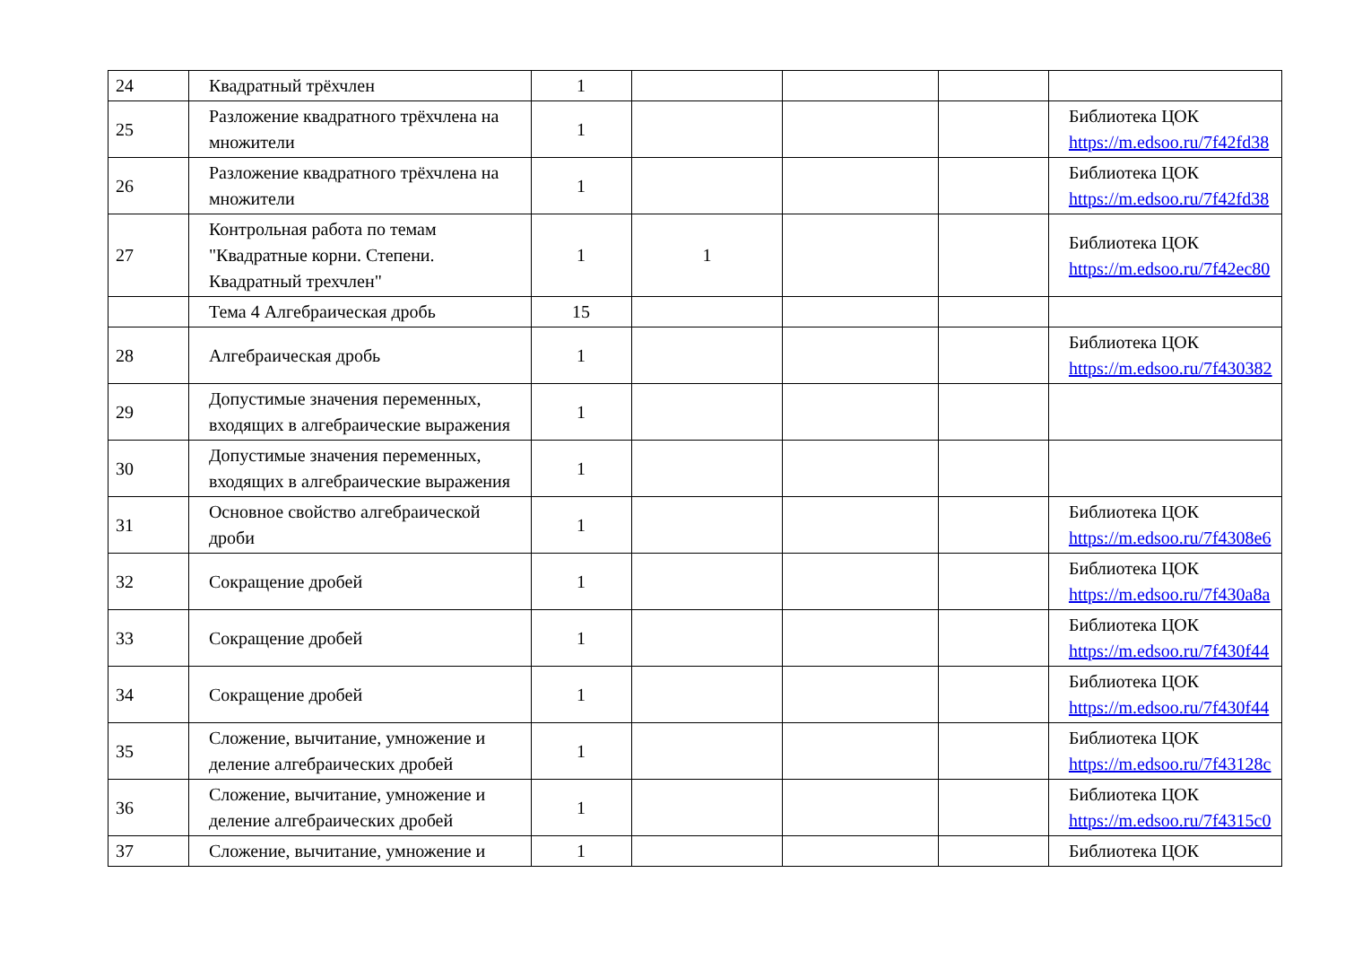| 24 | Квадратный трёхчлен | 1 | | | | |
| 25 | Разложение квадратного трёхчлена на множители | 1 | | | | Библиотека ЦОК https://m.edsoo.ru/7f42fd38 |
| 26 | Разложение квадратного трёхчлена на множители | 1 | | | | Библиотека ЦОК https://m.edsoo.ru/7f42fd38 |
| 27 | Контрольная работа по темам "Квадратные корни. Степени. Квадратный трехчлен" | 1 | 1 | | | Библиотека ЦОК https://m.edsoo.ru/7f42ec80 |
| | Тема 4 Алгебраическая дробь | 15 | | | | |
| 28 | Алгебраическая дробь | 1 | | | | Библиотека ЦОК https://m.edsoo.ru/7f430382 |
| 29 | Допустимые значения переменных, входящих в алгебраические выражения | 1 | | | | |
| 30 | Допустимые значения переменных, входящих в алгебраические выражения | 1 | | | | |
| 31 | Основное свойство алгебраической дроби | 1 | | | | Библиотека ЦОК https://m.edsoo.ru/7f4308e6 |
| 32 | Сокращение дробей | 1 | | | | Библиотека ЦОК https://m.edsoo.ru/7f430a8a |
| 33 | Сокращение дробей | 1 | | | | Библиотека ЦОК https://m.edsoo.ru/7f430f44 |
| 34 | Сокращение дробей | 1 | | | | Библиотека ЦОК https://m.edsoo.ru/7f430f44 |
| 35 | Сложение, вычитание, умножение и деление алгебраических дробей | 1 | | | | Библиотека ЦОК https://m.edsoo.ru/7f43128c |
| 36 | Сложение, вычитание, умножение и деление алгебраических дробей | 1 | | | | Библиотека ЦОК https://m.edsoo.ru/7f4315c0 |
| 37 | Сложение, вычитание, умножение и | 1 | | | | Библиотека ЦОК |